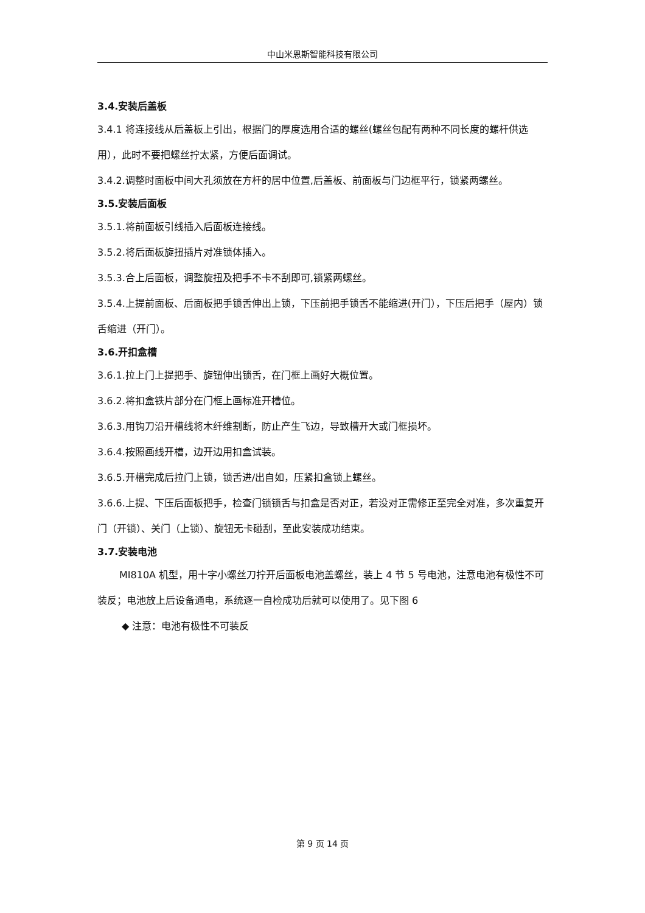中山米恩斯智能科技有限公司
3.4.安装后盖板
3.4.1 将连接线从后盖板上引出，根据门的厚度选用合适的螺丝(螺丝包配有两种不同长度的螺杆供选用），此时不要把螺丝拧太紧，方便后面调试。
3.4.2.调整时面板中间大孔须放在方杆的居中位置,后盖板、前面板与门边框平行，锁紧两螺丝。
3.5.安装后面板
3.5.1.将前面板引线插入后面板连接线。
3.5.2.将后面板旋扭插片对准锁体插入。
3.5.3.合上后面板，调整旋扭及把手不卡不刮即可,锁紧两螺丝。
3.5.4.上提前面板、后面板把手锁舌伸出上锁，下压前把手锁舌不能缩进(开门），下压后把手（屋内）锁舌缩进（开门）。
3.6.开扣盒槽
3.6.1.拉上门上提把手、旋钮伸出锁舌，在门框上画好大概位置。
3.6.2.将扣盒铁片部分在门框上画标准开槽位。
3.6.3.用钩刀沿开槽线将木纤维割断，防止产生飞边，导致槽开大或门框损坏。
3.6.4.按照画线开槽，边开边用扣盒试装。
3.6.5.开槽完成后拉门上锁，锁舌进/出自如，压紧扣盒锁上螺丝。
3.6.6.上提、下压后面板把手，检查门锁锁舌与扣盒是否对正，若没对正需修正至完全对准，多次重复开门（开锁）、关门（上锁）、旋钮无卡碰刮，至此安装成功结束。
3.7.安装电池
MI810A 机型，用十字小螺丝刀拧开后面板电池盖螺丝，装上 4 节 5 号电池，注意电池有极性不可装反；电池放上后设备通电，系统逐一自检成功后就可以使用了。见下图 6
◆ 注意：电池有极性不可装反
第 9 页 14 页